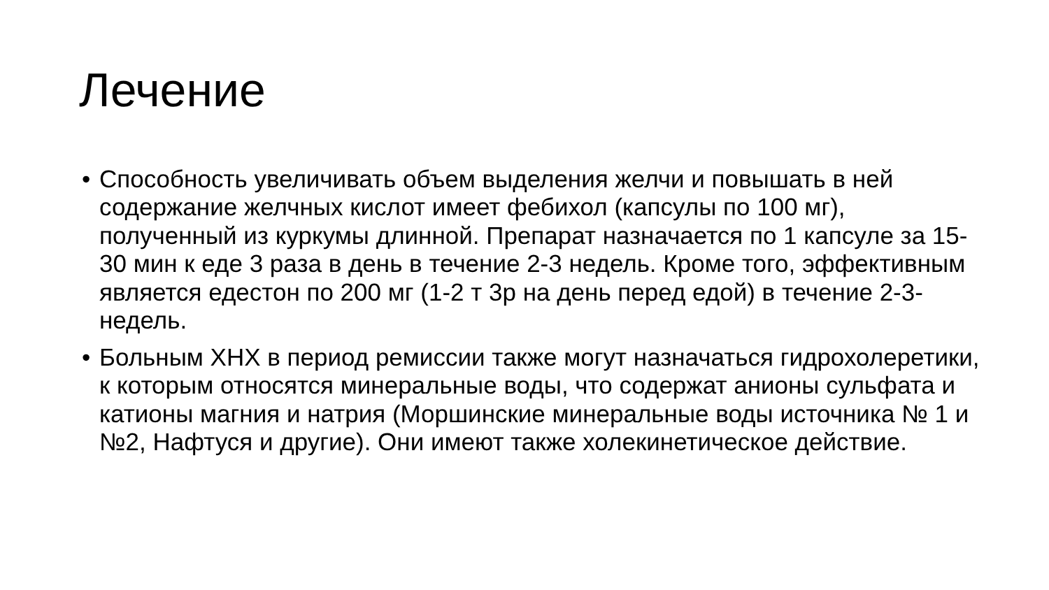Лечение
• Способность увеличивать объем выделения желчи и повышать в ней содержание желчных кислот имеет фебихол (капсулы по 100 мг), полученный из куркумы длинной. Препарат назначается по 1 капсуле за 15-30 мин к еде 3 раза в день в течение 2-3 недель. Кроме того, эффективным является едестон по 200 мг (1-2 т 3р на день перед едой) в течение 2-3- недель.
• Больным ХНХ в период ремиссии также могут назначаться гидрохолеретики, к которым относятся минеральные воды, что содержат анионы сульфата и катионы магния и натрия (Моршинские минеральные воды источника № 1 и №2, Нафтуся и другие). Они имеют также холекинетическое действие.